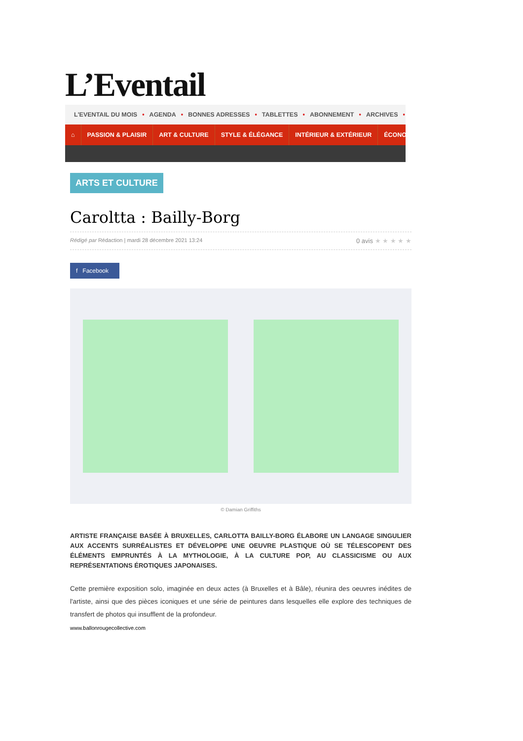L’Eventail
L'EVENTAIL DU MOIS • AGENDA • BONNES ADRESSES • TABLETTES • ABONNEMENT • ARCHIVES •
⌂ PASSION & PLAISIR ART & CULTURE STYLE & ÉLÉGANCE INTÉRIEUR & EXTÉRIEUR ÉCONO
ARTS ET CULTURE
Caroltta : Bailly-Borg
Rédigé par Rédaction | mardi 28 décembre 2021 13:24 0 avis ★ ★ ★ ★ ★
f Facebook
© Damian Griffiths
ARTISTE FRANÇAISE BASÉE À BRUXELLES, CARLOTTA BAILLY-BORG ÉLABORE UN LANGAGE SINGULIER AUX ACCENTS SURRÉALISTES ET DÉVELOPPE UNE OEUVRE PLASTIQUE OÙ SE TÉLESCOPENT DES ÉLÉMENTS EMPRUNTÉS À LA MYTHOLOGIE, À LA CULTURE POP, AU CLASSICISME OU AUX REPRÉSENTATIONS ÉROTIQUES JAPONAISES.
Cette première exposition solo, imaginée en deux actes (à Bruxelles et à Bâle), réunira des oeuvres inédites de l'artiste, ainsi que des pièces iconiques et une série de peintures dans lesquelles elle explore des techniques de transfert de photos qui insufflent de la profondeur.
www.ballonrougecollective.com